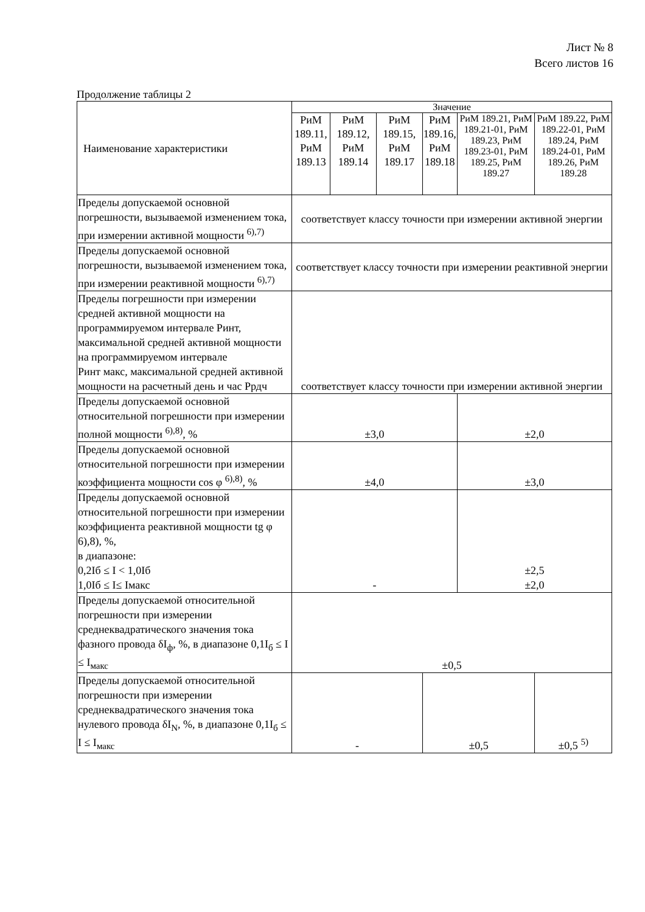Лист № 8
Всего листов 16
Продолжение таблицы 2
| Наименование характеристики | Значение | | | | | |
| | РиМ 189.11, РиМ 189.13 | РиМ 189.12, РиМ 189.14 | РиМ 189.15, РиМ 189.17 | РиМ 189.16, РиМ 189.18 | РиМ 189.21, РиМ 189.21-01, РиМ 189.23, РиМ 189.23-01, РиМ 189.25, РиМ 189.27 | РиМ 189.22, РиМ 189.22-01, РиМ 189.24, РиМ 189.24-01, РиМ 189.26, РиМ 189.28 |
| Пределы допускаемой основной погрешности, вызываемой изменением тока, при измерении активной мощности <sup>6),7)</sup> | соответствует классу точности при измерении активной энергии | | | | | |
| Пределы допускаемой основной погрешности, вызываемой изменением тока, при измерении реактивной мощности <sup>6),7)</sup> | соответствует классу точности при измерении реактивной энергии | | | | | |
| Пределы погрешности при измерении средней активной мощности на программируемом интервале Pинт, максимальной средней активной мощности на программируемом интервале Pинт макс, максимальной средней активной мощности на расчетный день и час Pрдч | соответствует классу точности при измерении активной энергии | | | | | |
| Пределы допускаемой основной относительной погрешности при измерении полной мощности <sup>6),8)</sup>, % | ±3,0 | | | | ±2,0 | |
| Пределы допускаемой основной относительной погрешности при измерении коэффициента мощности cos φ <sup>6),8)</sup>, % | ±4,0 | | | | ±3,0 | |
| Пределы допускаемой основной относительной погрешности при измерении коэффициента реактивной мощности tg φ 6),8), %, в диапазоне: 0,2Iб ≤ I < 1,0Iб 1,0Iб ≤ I≤ Iмакс | - | | | | ±2,5 ±2,0 | |
| Пределы допускаемой относительной погрешности при измерении среднеквадратического значения тока фазного провода δI<sub>ф</sub>, %, в диапазоне 0,1I<sub>б</sub> ≤ I ≤ I<sub>макс</sub> | ±0,5 | | | | | |
| Пределы допускаемой относительной погрешности при измерении среднеквадратического значения тока нулевого провода δI<sub>N</sub>, %, в диапазоне 0,1I<sub>б</sub> ≤ I ≤ I<sub>макс</sub> | - | | | ±0,5 | | ±0,5 <sup>5)</sup> |